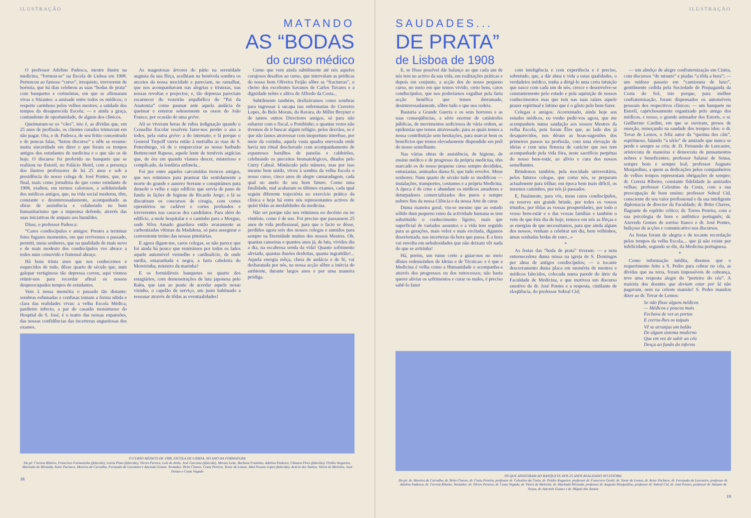ILUSTRAÇÃO
MATANDO
AS “BODAS
do curso médico
O professor Adelino Padesca, mestre ilustre na medicina, “formou-se” na Escola de Lisboa em 1908. Pertenceu ao famoso “curso”, irrequieto, irreverente de boémia, que há dias celebrou as suas “bodas de prata” com banquetes e cerimónias, em que se afirmaram vivas e frizantes: a amisade entre todos os médicos; o respeito carinhoso pelos velhos mestres; a saüdade dos tempos da desaparecida Escola; — e ainda a graça, contundente de oportunidade, de alguns dos clínicos.
Queimaram-se os “cães”, isto é, as dívidas que, em 25 anos de profissão, os clientes curados teimavam em não pagar. Ora, o dr. Padesca, de seu feitio concentrado e de poucas falas, “botou discurso” e nêle se resume: muita sinceridade em dizer o que foram os tempos antigos dos estudantes de medicina e o que são os de hoje. O discurso foi proferido no banquete que se realizou no Estoril, no Palácio Hotel, com a presença dos ilustres professores de há 25 anos e sob a presidência do nosso colega dr. José Pontes, que, no final, mais como jornalista do que como estudante de 1908, exaltou, em termos calorosos, a solidariedade dos médicos antigos, que, na vida social moderna, têm, constante e desinteressadamente, acompanhado as obras de assistência e colaborado no bom humanitarismo que a imprensa defende, através das suas iniciativas de amparo aos humildes.
Disse, o professor Padesca:
“Caros condiscípulos e amigos: Prestes a terminar êstes fugazes momentos, em que revivemos o passado, permiti, meus senhores, que na qualidade de mais novo e de mais modesto dos condiscípulos vos abrace a todos num comovido e fraternal abraço.
Há bons trinta anos que nos conhecemos e esquecidos de tudo, dêsse quarto de século que, num galopar vertiginoso tão depressa correu, aqui viemos reünir-nos para recordar afinal os nossos despreocupados tempos de estudantes.
Vem à nossa memória o passado tão distante: sombras esfumadas e confusas tomam a forma nítida e clara das realidades vivas: a velha Escola Médica, pardieiro infecto, a par do casarão monstruoso do Hospital de S. José, é o teatro das nossas expansões, das nossas confidências das incertezas angustiosas dos exames.
As magestosas árvores do pátio na serenidade augusta da sua fôrça, acolhiam na benévola sombra os anceios da nossa mocidade e pareciam, no ramalhar, que nos acompanhavam nas alegrias e tristezas, nas nossas revoltas e projectos; e, tão depressa pareciam escarnecer do vozeirão arquibélico do “Pai da Anatomia” como pasmar ante aquela audácia de queimar e enterrar solenemente os ossos do João Franco, por ocasião de uma gréve.
Ali se viveram horas de rubra indignação quando o Conselho Escolar resolveu fazer-nos perder o ano a todos, pela outra gréve: a do internato; e lá porque o General Trepoff varria então à metralha as ruas de S. Petersburgo, vá de o emparceirar ao nosso barbudo Bettencourt Raposo, aquele lente de temíveis argúcias que, de óra em quando víamos descer, misterioso e complicado, da lendária azêmola...
Foi por entre aqueles carcomidos troncos amigos, que nos reünimos para prantear tão sentidamente a morte do grande e austero Serrano e conspirámos para demolir o velho e sujo edifício que servia de pano de fundo às lições de higiene de Ricardo Jorge; e lá se discutiram os concursos de cirugia, com cortes operatórios no cadáver e cortes profundos e irreverentes nas casacas dos candidatos. Para além do edifício, a mole hospitalar e o caminho para a Morgue, onde Silva Amado guardava então avaramente as carbonizadas vítimas da Madalena, só para assegurar o conveniente treino das nossas pituitárias.
E agora digam-me, caros colegas, se não parece que foi ainda há pouco que remirámos por todos os lados aquele automóvel vermelho e cardinalício, de onde surdia, emaranhada e negra, a farta cabeleira do Moreirinha, ministro da marinha?
E os formidáveis banquetes no quarto dos estagiários, com demonstrações de luta japonesa pelo Raku, que iam ao ponto de acordar aquele nosso visinho, o capelão de serviço, um justo habituado a ressonar através de tôdas as eventualidades!
Como que vem ainda subtilmente até nós aqueles corajosos desafios ao curso, que intervalam as prédicas do nosso bom Oliveira Feijão sôbre as “fracturras”, o cheiro dos excelentes havanos de Carlos Tavares e a dignidade nobre e altiva de Alfredo da Costa...
Subtilmente também, deslizávamos como sombras para ingressar à sucapa nas enfermarias do Craveiro Lopes, do Belo Morais, do Ravara, do Miller Breyner e de tantos outros Directores amigos, só para não esbarrar com o fiscal, o Pombinho; e quantas vezes não tivemos de ir buscar algum refúgio, pelos desvãos, se é que não íamos atravessar com inoportuno interêsse, por meio da cozinha, aquela vasta quadra enevoada onde havia um ritual deschavado com acompanhamento de espantosos barulhos de panelas e caldeirões, celebrando os preceitos bromatológicos, ditados pelo Curry Cabral. Minúsculo pelo número, mas por isso mesmo bem unido, viveu à sombra da velha Escola o nosso curso, cinco anos de alegre camaradagem, cada qual no anelo do seu bom futuro. Como uma fatalidade, mal acabaram os últimos exames, cada qual seguiu diferente trajectória no exercício prático da clínica e hoje há entre nós representantes activos de quási tôdas as modalidades da medicina.
Não sei porque não nos reünimos no decénio ou no vinténio, como é de uso. Foi preciso que passassem 25 anos de vida profissional, para que o facto se désse, perdidos agora seis dos nossos colegas e sumidos para sempre na Eternidade muitos dos nossos Mestres. Oh, quantas canseiras e quantos anos já, de luta, vividos dia a dia, na escabrosa senda da vida! Quanto sofrimento aliviado, quantas ilusões desfeitas, quanta ingratidão!... Aquela energia môça, cheia de audácia e de fé, vai desbaratada por nós, na nossa acção sôbre a inércia do ambiente, durante largos anos e por uma maneira pródiga.
O CURSO MÉDICO DE 1908, ESCOLA DE LISBOA, NO ANO DA FORMATURA
De pé: Correia Ribeiro, Francisco Formosinho (falecido), Leiria Pinto (falecido), Tôrres Pereira, Luís de Avila, José Garcana (falecido), Morais Leite, Barbosa Frazinho, Adelino Padesca, Câmara Pires (falecido), Ovídio Nogueira, Machado de Miranda, Artur Pacheco, Moreira de Carvalho, Fernando de Lencastre e Azevedo Gomes. Sentados: Brito Chaves, Costa Pereira, Tovar de Lemos, Abel Pessoa Lopes (falecido), Acácio dos Santos, Vieira de Meireles, José Pontes e Costa Vogado
18
ILUSTRAÇÃO
SAUDADES...
DE PRATA”
de Lisboa de 1908
E, se fôsse possível dár balanço ao que cada um de nós tem no activo da sua vida, em realizações práticas e depois em conjunto, a acção dos do nosso pequeno curso, no meio em que temos vivido, creio bem, caros condiscípulos, que nos poderíamos orgulhar pela farta acção benéfica que temos derramado, desinteressadamente, sôbre tudo o que nos rodeia.
Bastaria a Grande Guerra e os seus horrores e as suas conseqüências, a série enorme de catástrofes públicas, de movimentos sediciosos de vária ordem, as epidemias que temos atravessado, para as quais temos a nossa contribuïção sem hesitações, para marcar bem os benefícios que temos elevadamente dispendido em pról do nosso semelhante.
Nas várias obras de assistência, de higiene, de ensino médico e de progresso da própria medicina, têm marcado os do nosso pequeno curso sempre decididos, entusiastas, animados duma fé, que tudo revolve. Meus senhores: Num quarto de século tudo se modificou — instalações, transportes, costumes e a própria Medicina. A época é de crise e abundam os médicos amadores e deturpadores comercializados dos puros e sempre nobres fins da nossa Ciência e da nossa Arte de curar.
Duma maneira geral, viu-se mesmo que ao estudo sólido dum pequeno ramo da actividade humana se tem substituído o conhecimento ligeiro, mais que superficial de variados assuntos e a vida tem seguido para as gerações, mais veloz e mais excitada, digamos desorientada, nas incertezas da hora que passa. E a hora vai envolta em nebulosidades que não deixam vêr nada do que se avizinha!
Há, porém, um rumo certo a guiar-nos no meio dêstes redemoinhos de Ideias e de Técnicas: e é que a Medicina é velha como a Humanidade e acompanha-a através dos progressos ou dos retrocessos; não basta querer aliviar os sofrimentos e curar os males, é preciso sabê-lo fazer
com inteligência e com experiência e é preciso, sobretudo, que, a dár alma e vida a estas qualidades, o verdadeiro médico, tenha a dirigí-lo uma certa intuição que nasce com cada um de nós, cresce e desenvolve-se constantemente pelo estudo e pela aquisição de nossos conhecimentos mas que tem nas suas raízes aquele prazer espiritual e íntimo que é o gôsto pelo bem-fazer.
Colegas e amigos: Acorrentado, ainda hoje aos estudos médicos, eu venho pedir-vos agora, que me acompanheis numa saudação aos nossos Mestres da velha Escola, pois foram Êles que, ao lado dos já desaparecidos, nos déram as boas-sugestões dos primeiros passos na profissão, com uma elevação de ideias e com uma firmeza de carácter que nos tem acompanhado pela vida fóra, neste sacrifício perpétuo do nosso bem-estár, ao alívio e cura dos nossos semelhantes.
Brindemos também, pela mocidade universitária, pelos futuros colegas, que como nós, se preparam actualmente para trilhar, em época bem mais difícil, os mesmos caminhos, por nós já passados.
E, finalmente, para vós, meus caros condiscípulos, eu reservo um grande brinde, por todos os vossos triunfos, por tôdas as vossas prosperidades, por todo o vosso bem-estár e o das vossas famílias e também o voto de que êste dia de hoje, remoce em nós as fôrças e as energias de que necessitamos, para que ainda alguns dos nossos, venham a celebrar um dia, bem velhinhos, umas sonhadas bodas de ouro...»
*
As festas das “boda de prata” tiveram: — a nota enternecedora duma missa na igreja de S. Domingos por alma de antigos condiscípulos; — o tocante descerramento duma placa em memória de mestres e médicos falecidos, colocada numa parede do átrio da Faculdade de Medicina, e que motivou um discurso emotivo do dr. José Pontes e a resposta, cintilante de eloqüência, do professor Sobral Cid;
— um almôço de alegre confraternização em Cintra, com discursos “de minuto” e piadas “a tôda a hora”; — um ruidoso passeio em “camioneta de luxo”, gentilmente cedida pela Sociedade de Propaganda da Costa do Sol, isto porque, para melhor confraternisação, foram dispensados os automóveis pessoais dos respectivos clínicos; — um banquete no Estoril, caprichosamente organizado pelo amigo dos médicos, e nosso, o grande animador dos Estoris, o sr. Guilherme Cardim, em que se ouviram, presos de emoção, remoçando na saudade dos tempos idos: o dr. Tovar de Lemos, o feliz autor da “queima dos cãis”, espirituoso, falando “a sério” de amizade que nunca se perde e sempre se cria; dr. D. Fernando de Lencastre, aristocrata de maneiras e democrata de pensamentos nobres e beneficentes; professor Salazar de Sousa, sempre bom e sempre leal; professor Augusto Monjardino, a quem as dedicações pelos companheiros de velhos tempos representam obrigações de sempre; dr. Correia Ribeiro, constante fidelidade às amizades velhas; professor Celestino da Costa, com a sua preocupação de bom ensino; professor Sobral Cid, consciente do seu valor profissional e da sua inteligente diplomacia de director da Faculdade; dr. Brito Chaves, flagrante de espírito crítico; dr. Torres Pereira, com a sua psicologia de bom e autêntico português; dr. Azevedo Gomes de sorriso franco e dr. José Pontes, buliçoso de acções e comunicativo nos discursos.
As festas foram de alegria e de tocante recordação pelos tempos da velha Escola,... que já não existe por infelicidade, segundo se diz, da Medicina portuguesa.
*
Como informação inédita, diremos que o requerimento feito a S. Pedro para cobrar no céu, as dívidas que na terra, foram impossíveis de cobrança, teve uma resposta alegre do “porteiro do céu”. A maioria dos doentes que deviam estar por lá não pagavam, nem na celeste mansão! S. Pedro mandou dizer ao dr. Tovar de Lemos:
Se não fôsse alguns médicos
— Médicos e poucos mais
Fechava de vez as portas
E corria-lhes os taipais
Vê se arranjas um balão
De algum sistema moderno
Que em vez de subir ao céu
Desça ao fundo do inferno
OS QUE ASSISTIRAM AO BANQUETE DOS 25 ANOS REALIZADO NO ESTORIL
De pé: dr. Moreira de Carvalho, dr. Brito Chaves, dr. Costa Pereira, professor dr. Celestino da Costa, dr. Ovídio Nogueira, professor dr. Francisco Gentil, dr. Tovar de Lemos, dr. Artur Pacheco, dr. Fernando de Lencastre, professor dr. Adelino Padesca, dr. Correia Ribeiro. Sentados: dr. Tôrres Pereira, dr. Costa Vogado, dr. Vieira de Meireles, dr. Machado Miranda, professor dr. Augusto Monjardino, professor dr. Sobral Cid, dr. José Pontes, professor dr. Salazar de Sousa, dr. Azevedo Gomes e dr. Miguel dos Santos
19